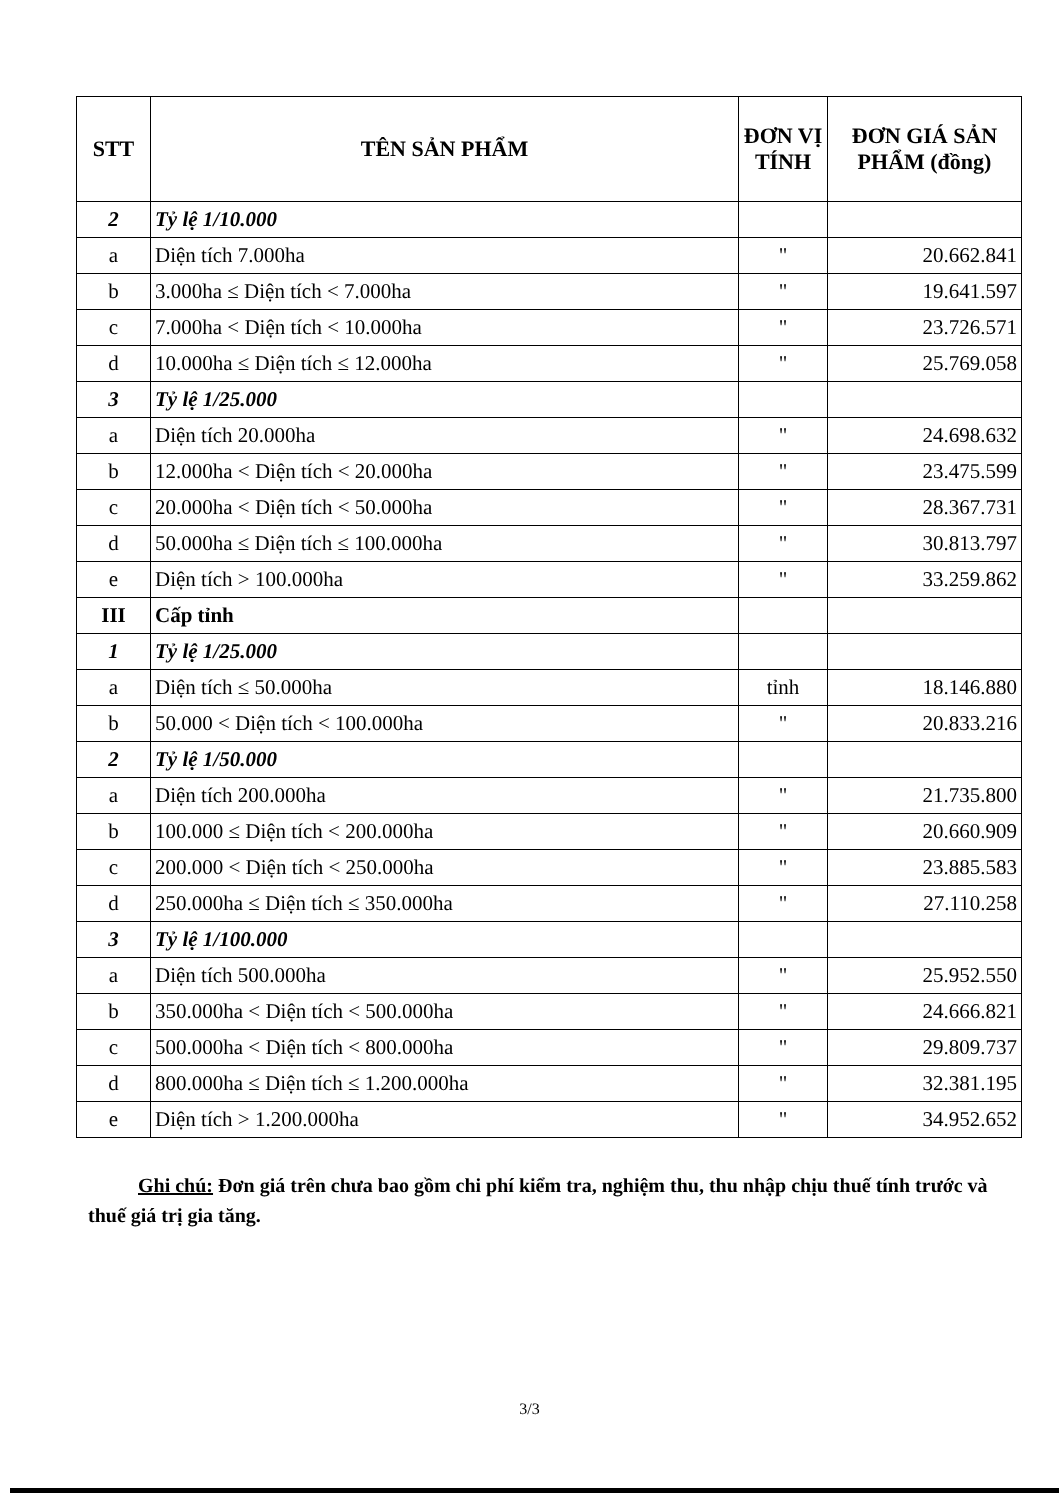| STT | TÊN SẢN PHẨM | ĐƠN VỊ TÍNH | ĐƠN GIÁ SẢN PHẨM (đồng) |
| --- | --- | --- | --- |
| 2 | Tỷ lệ 1/10.000 | | |
| a | Diện tích 7.000ha | " | 20.662.841 |
| b | 3.000ha ≤ Diện tích < 7.000ha | " | 19.641.597 |
| c | 7.000ha < Diện tích < 10.000ha | " | 23.726.571 |
| d | 10.000ha ≤ Diện tích ≤ 12.000ha | " | 25.769.058 |
| 3 | Tỷ lệ 1/25.000 | | |
| a | Diện tích 20.000ha | " | 24.698.632 |
| b | 12.000ha < Diện tích < 20.000ha | " | 23.475.599 |
| c | 20.000ha < Diện tích < 50.000ha | " | 28.367.731 |
| d | 50.000ha ≤ Diện tích ≤ 100.000ha | " | 30.813.797 |
| e | Diện tích > 100.000ha | " | 33.259.862 |
| III | Cấp tỉnh | | |
| 1 | Tỷ lệ 1/25.000 | | |
| a | Diện tích ≤ 50.000ha | tỉnh | 18.146.880 |
| b | 50.000 < Diện tích < 100.000ha | " | 20.833.216 |
| 2 | Tỷ lệ 1/50.000 | | |
| a | Diện tích 200.000ha | " | 21.735.800 |
| b | 100.000 ≤ Diện tích < 200.000ha | " | 20.660.909 |
| c | 200.000 < Diện tích < 250.000ha | " | 23.885.583 |
| d | 250.000ha ≤ Diện tích ≤ 350.000ha | " | 27.110.258 |
| 3 | Tỷ lệ 1/100.000 | | |
| a | Diện tích 500.000ha | " | 25.952.550 |
| b | 350.000ha < Diện tích < 500.000ha | " | 24.666.821 |
| c | 500.000ha < Diện tích < 800.000ha | " | 29.809.737 |
| d | 800.000ha ≤ Diện tích ≤ 1.200.000ha | " | 32.381.195 |
| e | Diện tích > 1.200.000ha | " | 34.952.652 |
Ghi chú: Đơn giá trên chưa bao gồm chi phí kiểm tra, nghiệm thu, thu nhập chịu thuế tính trước và thuế giá trị gia tăng.
3/3